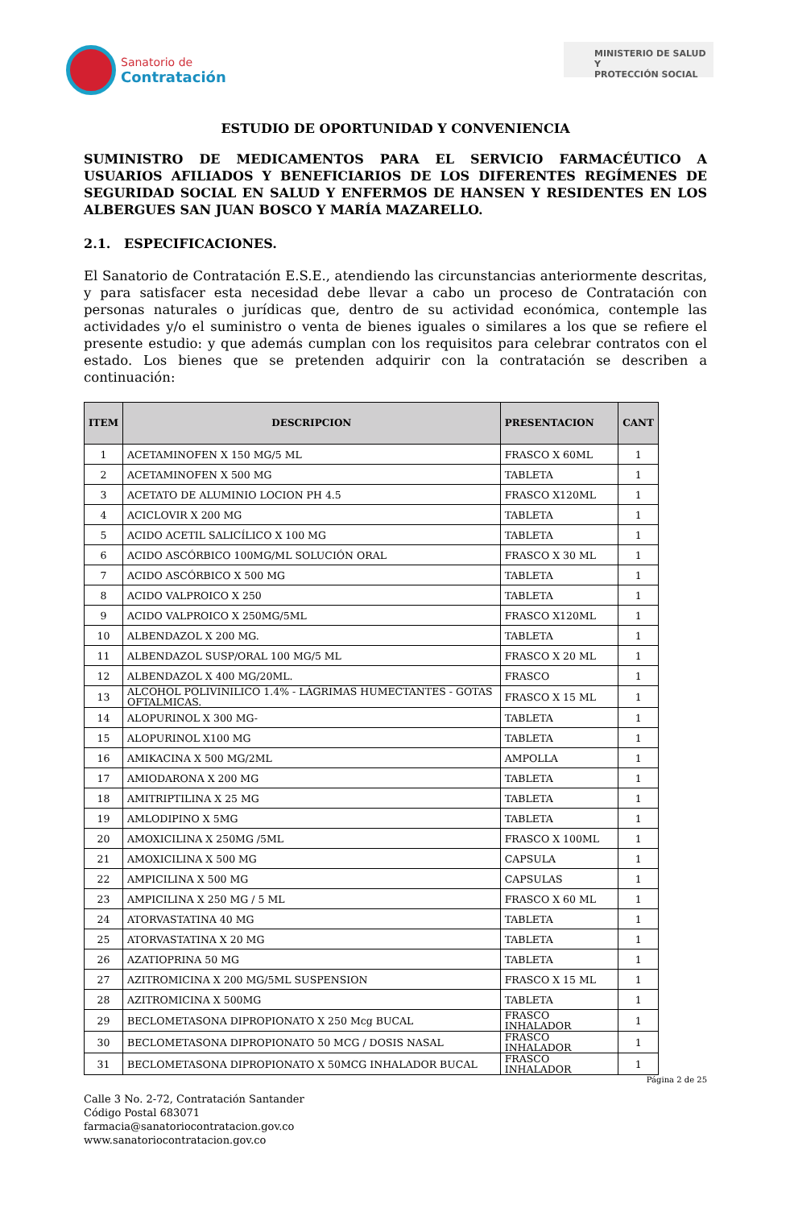Sanatorio de
Contratación
MINISTERIO DE SALUD Y
PROTECCIÓN SOCIAL
ESTUDIO DE OPORTUNIDAD Y CONVENIENCIA
SUMINISTRO DE MEDICAMENTOS PARA EL SERVICIO FARMACÉUTICO A USUARIOS AFILIADOS Y BENEFICIARIOS DE LOS DIFERENTES REGÍMENES DE SEGURIDAD SOCIAL EN SALUD Y ENFERMOS DE HANSEN Y RESIDENTES EN LOS ALBERGUES SAN JUAN BOSCO Y MARÍA MAZARELLO.
2.1. ESPECIFICACIONES.
El Sanatorio de Contratación E.S.E., atendiendo las circunstancias anteriormente descritas, y para satisfacer esta necesidad debe llevar a cabo un proceso de Contratación con personas naturales o jurídicas que, dentro de su actividad económica, contemple las actividades y/o el suministro o venta de bienes iguales o similares a los que se refiere el presente estudio: y que además cumplan con los requisitos para celebrar contratos con el estado. Los bienes que se pretenden adquirir con la contratación se describen a continuación:
| ITEM | DESCRIPCION | PRESENTACION | CANT |
| --- | --- | --- | --- |
| 1 | ACETAMINOFEN X 150 MG/5 ML | FRASCO X 60ML | 1 |
| 2 | ACETAMINOFEN X 500 MG | TABLETA | 1 |
| 3 | ACETATO DE ALUMINIO LOCION PH 4.5 | FRASCO X120ML | 1 |
| 4 | ACICLOVIR X 200 MG | TABLETA | 1 |
| 5 | ACIDO ACETIL SALICÍLICO X 100 MG | TABLETA | 1 |
| 6 | ACIDO ASCÓRBICO 100MG/ML SOLUCIÓN ORAL | FRASCO X 30 ML | 1 |
| 7 | ACIDO ASCÓRBICO X 500 MG | TABLETA | 1 |
| 8 | ACIDO VALPROICO X 250 | TABLETA | 1 |
| 9 | ACIDO VALPROICO X 250MG/5ML | FRASCO X120ML | 1 |
| 10 | ALBENDAZOL X 200 MG. | TABLETA | 1 |
| 11 | ALBENDAZOL SUSP/ORAL 100 MG/5 ML | FRASCO X 20 ML | 1 |
| 12 | ALBENDAZOL X 400 MG/20ML. | FRASCO | 1 |
| 13 | ALCOHOL POLIVINILICO 1.4% - LÁGRIMAS HUMECTANTES - GOTAS OFTALMICAS. | FRASCO X 15 ML | 1 |
| 14 | ALOPURINOL X 300 MG- | TABLETA | 1 |
| 15 | ALOPURINOL X100 MG | TABLETA | 1 |
| 16 | AMIKACINA X 500 MG/2ML | AMPOLLA | 1 |
| 17 | AMIODARONA X 200 MG | TABLETA | 1 |
| 18 | AMITRIPTILINA X 25 MG | TABLETA | 1 |
| 19 | AMLODIPINO X 5MG | TABLETA | 1 |
| 20 | AMOXICILINA X 250MG /5ML | FRASCO X 100ML | 1 |
| 21 | AMOXICILINA X 500 MG | CAPSULA | 1 |
| 22 | AMPICILINA X 500 MG | CAPSULAS | 1 |
| 23 | AMPICILINA X 250 MG / 5 ML | FRASCO X 60 ML | 1 |
| 24 | ATORVASTATINA 40 MG | TABLETA | 1 |
| 25 | ATORVASTATINA X 20 MG | TABLETA | 1 |
| 26 | AZATIOPRINA 50 MG | TABLETA | 1 |
| 27 | AZITROMICINA X 200 MG/5ML SUSPENSION | FRASCO X 15 ML | 1 |
| 28 | AZITROMICINA X 500MG | TABLETA | 1 |
| 29 | BECLOMETASONA DIPROPIONATO X 250 Mcg BUCAL | FRASCO INHALADOR | 1 |
| 30 | BECLOMETASONA DIPROPIONATO 50 MCG / DOSIS NASAL | FRASCO INHALADOR | 1 |
| 31 | BECLOMETASONA DIPROPIONATO X 50MCG INHALADOR BUCAL | FRASCO INHALADOR | 1 |
Página 2 de 25
Calle 3 No. 2-72, Contratación Santander
Código Postal 683071
farmacia@sanatoriocontratacion.gov.co
www.sanatoriocontratacion.gov.co